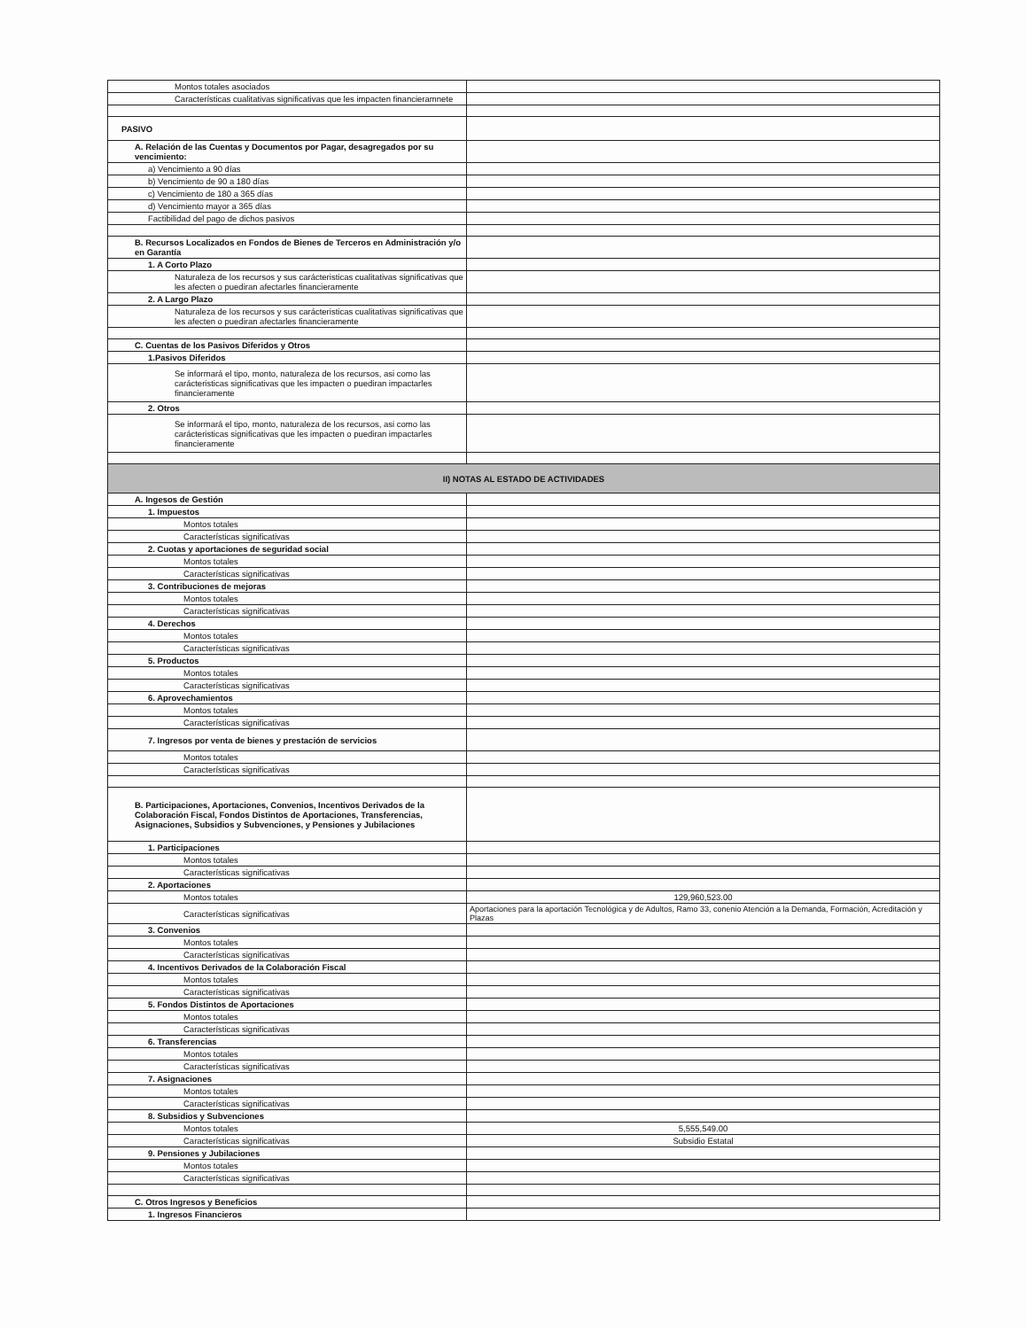| Montos totales asociados | |
| Características cualitativas significativas que les impacten financieramnete | |
| PASIVO | |
| A. Relación de las Cuentas y Documentos por Pagar, desagregados por su vencimiento: | |
| a) Vencimiento a 90 días | |
| b) Vencimiento de 90 a 180 días | |
| c) Vencimiento de 180 a 365 días | |
| d) Vencimiento mayor a 365 días | |
| Factibilidad del pago de dichos pasivos | |
| B. Recursos Localizados en Fondos de Bienes de Terceros en Administración y/o en Garantía | |
| 1. A Corto Plazo | |
| Naturaleza de los recursos y sus carácteristicas cualitativas significativas que les afecten o puediran afectarles financieramente | |
| 2. A Largo Plazo | |
| Naturaleza de los recursos y sus carácteristicas cualitativas significativas que les afecten o puediran afectarles financieramente | |
| C. Cuentas de los Pasivos Diferidos y Otros | |
| 1.Pasivos Diferidos | |
| Se informará el tipo, monto, naturaleza de los recursos, asi como las carácteristicas significativas que les impacten o puediran impactarles financieramente | |
| 2. Otros | |
| Se informará el tipo, monto, naturaleza de los recursos, asi como las carácteristicas significativas que les impacten o puediran impactarles financieramente | |
| II) NOTAS AL ESTADO DE ACTIVIDADES | |
| A. Ingesos de Gestión | |
| 1. Impuestos | |
| Montos totales | |
| Características significativas | |
| 2. Cuotas y aportaciones de seguridad social | |
| Montos totales | |
| Características significativas | |
| 3. Contribuciones de mejoras | |
| Montos totales | |
| Características significativas | |
| 4. Derechos | |
| Montos totales | |
| Características significativas | |
| 5. Productos | |
| Montos totales | |
| Características significativas | |
| 6. Aprovechamientos | |
| Montos totales | |
| Características significativas | |
| 7. Ingresos por venta de bienes y prestación de servicios | |
| Montos totales | |
| Características significativas | |
| B. Participaciones, Aportaciones, Convenios, Incentivos Derivados de la Colaboración Fiscal, Fondos Distintos de Aportaciones, Transferencias, Asignaciones, Subsidios y Subvenciones, y Pensiones y Jubilaciones | |
| 1. Participaciones | |
| Montos totales | |
| Características significativas | |
| 2. Aportaciones | |
| Montos totales | 129,960,523.00 |
| Características significativas | Aportaciones para la aportación Tecnológica y de Adultos, Ramo 33, conenio Atención a la Demanda, Formación, Acreditación y Plazas |
| 3. Convenios | |
| Montos totales | |
| Características significativas | |
| 4. Incentivos Derivados de la Colaboración Fiscal | |
| Montos totales | |
| Características significativas | |
| 5. Fondos Distintos de Aportaciones | |
| Montos totales | |
| Características significativas | |
| 6. Transferencias | |
| Montos totales | |
| Características significativas | |
| 7. Asignaciones | |
| Montos totales | |
| Características significativas | |
| 8. Subsidios y Subvenciones | |
| Montos totales | 5,555,549.00 |
| Características significativas | Subsidio Estatal |
| 9. Pensiones y Jubilaciones | |
| Montos totales | |
| Características significativas | |
| C. Otros Ingresos y Beneficios | |
| 1. Ingresos Financieros | |